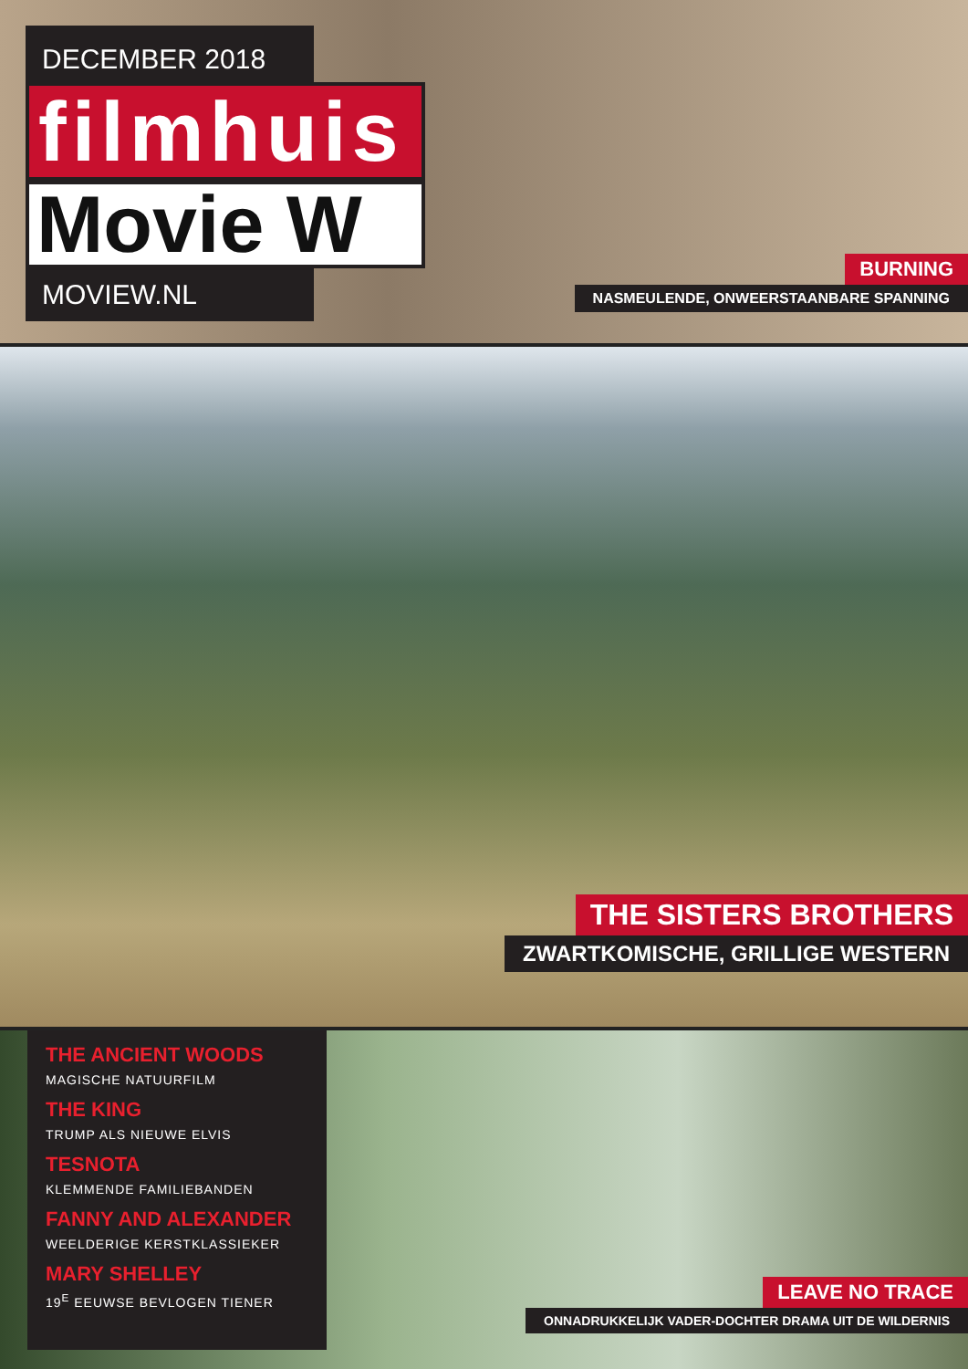DECEMBER 2018
filmhuis
Movie W
MOVIEW.NL
BURNING
NASMEULENDE, ONWEERSTAANBARE SPANNING
THE SISTERS BROTHERS
ZWARTKOMISCHE, GRILLIGE WESTERN
THE ANCIENT WOODS
MAGISCHE NATUURFILM
THE KING
TRUMP ALS NIEUWE ELVIS
TESNOTA
KLEMMENDE FAMILIEBANDEN
FANNY AND ALEXANDER
WEELDERIGE KERSTKLASSIEKER
MARY SHELLEY
19<sup>E</sup> EEUWSE BEVLOGEN TIENER
LEAVE NO TRACE
ONNADRUKKELIJK VADER-DOCHTER DRAMA UIT DE WILDERNIS